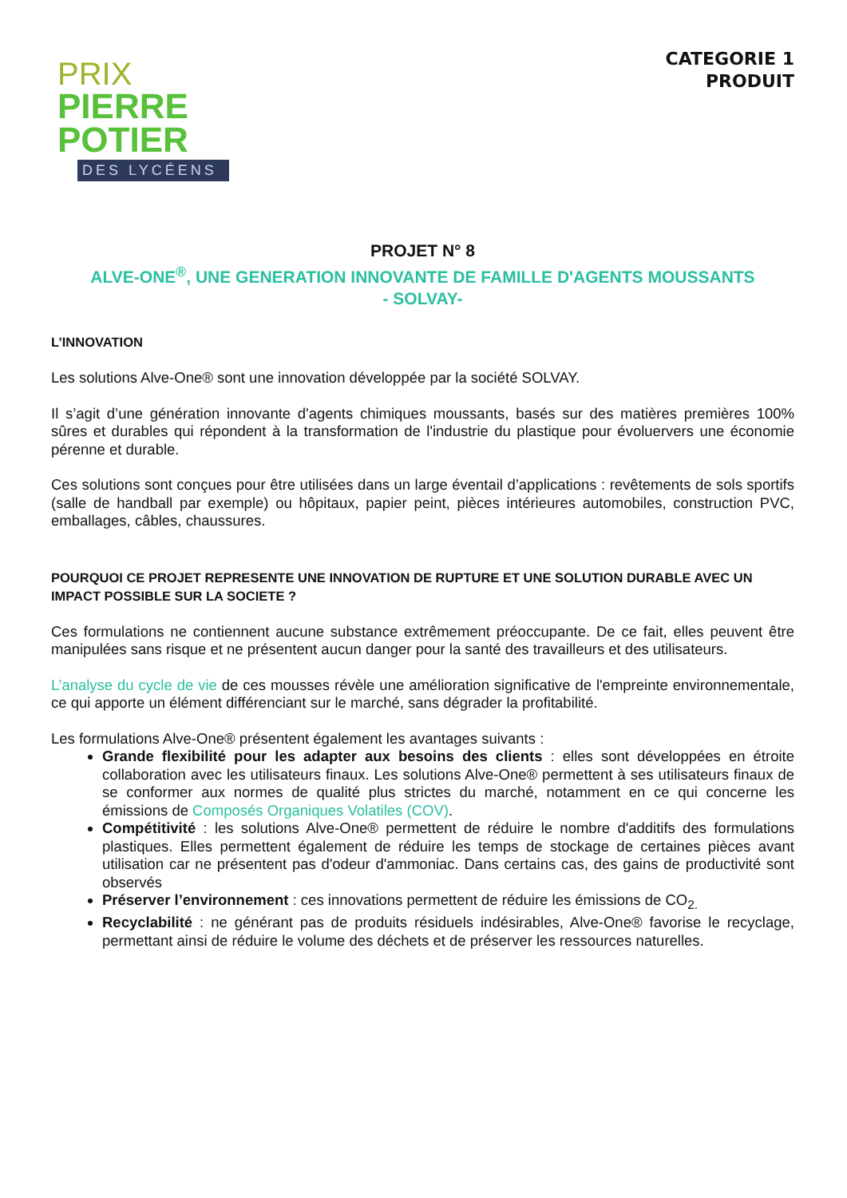PRIX
PIERRE
POTIER
DES LYCÉENS
CATEGORIE 1
PRODUIT
PROJET N° 8
ALVE-ONE<sup>®</sup>, UNE GENERATION INNOVANTE DE FAMILLE D'AGENTS MOUSSANTS
- SOLVAY-
L’INNOVATION
Les solutions Alve-One® sont une innovation développée par la société SOLVAY.
Il s’agit d’une génération innovante d'agents chimiques moussants, basés sur des matières premières 100% sûres et durables qui répondent à la transformation de l'industrie du plastique pour évoluervers une économie pérenne et durable.
Ces solutions sont conçues pour être utilisées dans un large éventail d’applications : revêtements de sols sportifs (salle de handball par exemple) ou hôpitaux, papier peint, pièces intérieures automobiles, construction PVC, emballages, câbles, chaussures.
POURQUOI CE PROJET REPRESENTE UNE INNOVATION DE RUPTURE ET UNE SOLUTION DURABLE AVEC UN IMPACT POSSIBLE SUR LA SOCIETE ?
Ces formulations ne contiennent aucune substance extrêmement préoccupante. De ce fait, elles peuvent être manipulées sans risque et ne présentent aucun danger pour la santé des travailleurs et des utilisateurs.
L’analyse du cycle de vie de ces mousses révèle une amélioration significative de l'empreinte environnementale, ce qui apporte un élément différenciant sur le marché, sans dégrader la profitabilité.
Les formulations Alve-One® présentent également les avantages suivants :
Grande flexibilité pour les adapter aux besoins des clients : elles sont développées en étroite collaboration avec les utilisateurs finaux. Les solutions Alve-One® permettent à ses utilisateurs finaux de se conformer aux normes de qualité plus strictes du marché, notamment en ce qui concerne les émissions de Composés Organiques Volatiles (COV).
Compétitivité : les solutions Alve-One® permettent de réduire le nombre d'additifs des formulations plastiques. Elles permettent également de réduire les temps de stockage de certaines pièces avant utilisation car ne présentent pas d'odeur d'ammoniac. Dans certains cas, des gains de productivité sont observés
Préserver l’environnement : ces innovations permettent de réduire les émissions de CO<sub>2.</sub>
Recyclabilité : ne générant pas de produits résiduels indésirables, Alve-One® favorise le recyclage, permettant ainsi de réduire le volume des déchets et de préserver les ressources naturelles.